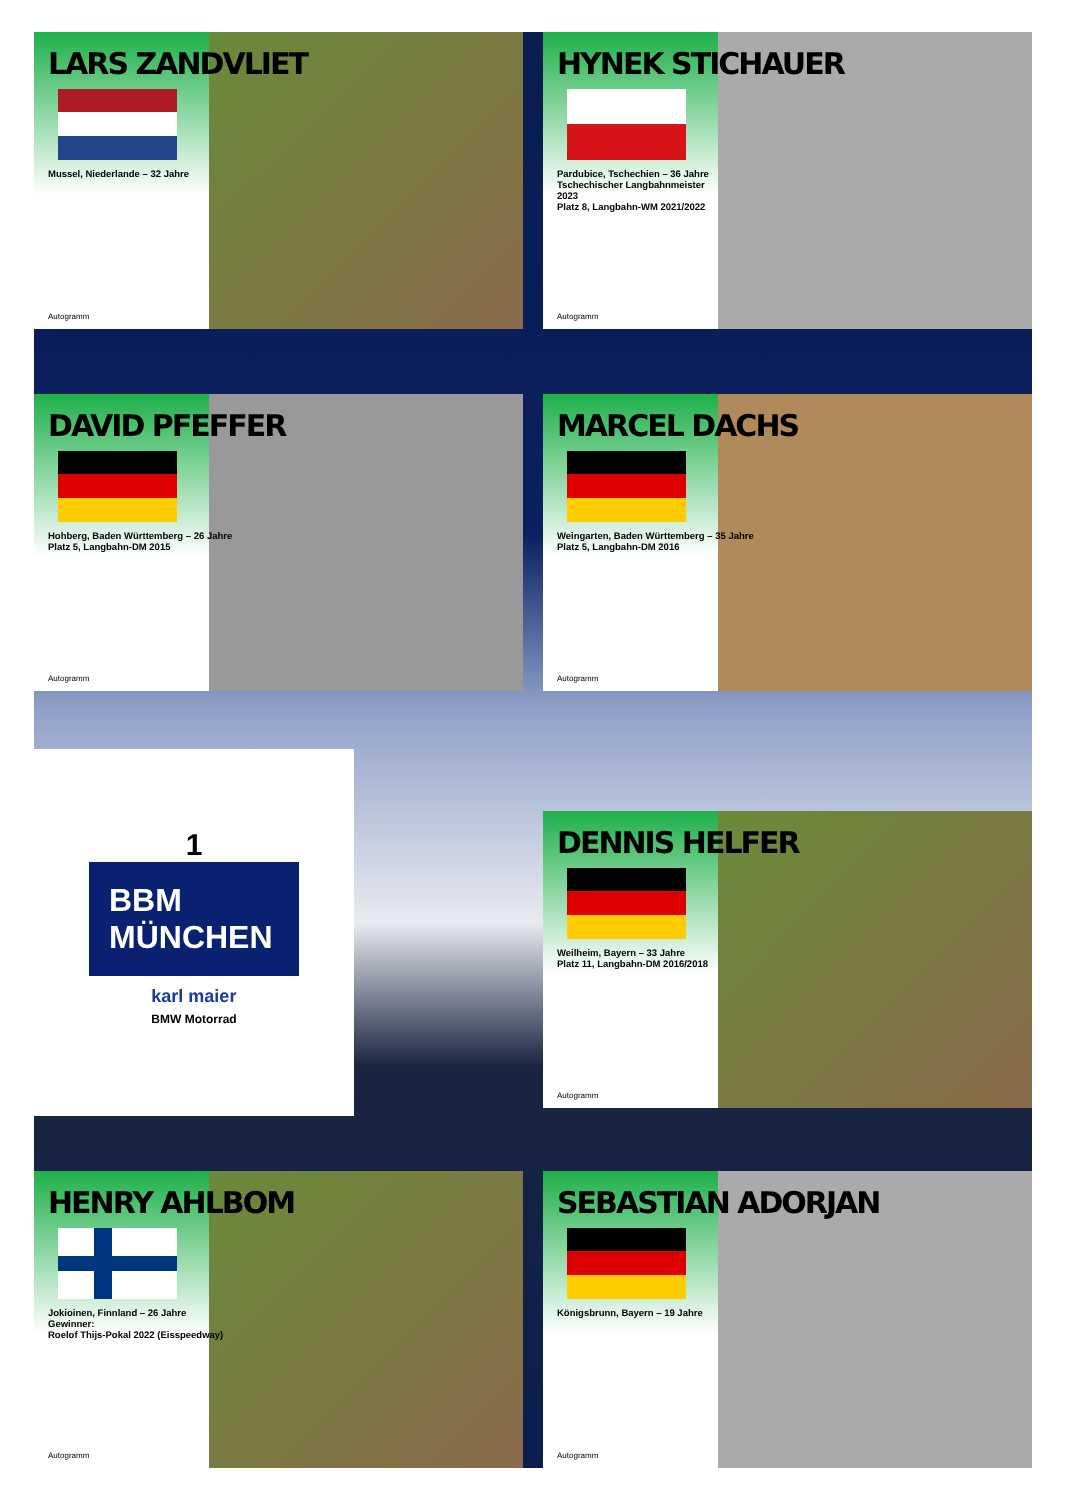LARS ZANDVLIET
Mussel, Niederlande – 32 Jahre
Autogramm
HYNEK STICHAUER
Pardubice, Tschechien – 36 Jahre
Tschechischer Langbahnmeister
2023
Platz 8, Langbahn-WM 2021/2022
Autogramm
DAVID PFEFFER
Hohberg, Baden Württemberg – 26 Jahre
Platz 5, Langbahn-DM 2015
Autogramm
MARCEL DACHS
Weingarten, Baden Württemberg – 35 Jahre
Platz 5, Langbahn-DM 2016
Autogramm
1
BBM
MÜNCHEN
karl maier
BMW Motorrad
DENNIS HELFER
Weilheim, Bayern – 33 Jahre
Platz 11, Langbahn-DM 2016/2018
Autogramm
HENRY AHLBOM
Jokioinen, Finnland – 26 Jahre
Gewinner:
Roelof Thijs-Pokal 2022 (Eisspeedway)
Autogramm
SEBASTIAN ADORJAN
Königsbrunn, Bayern – 19 Jahre
Autogramm